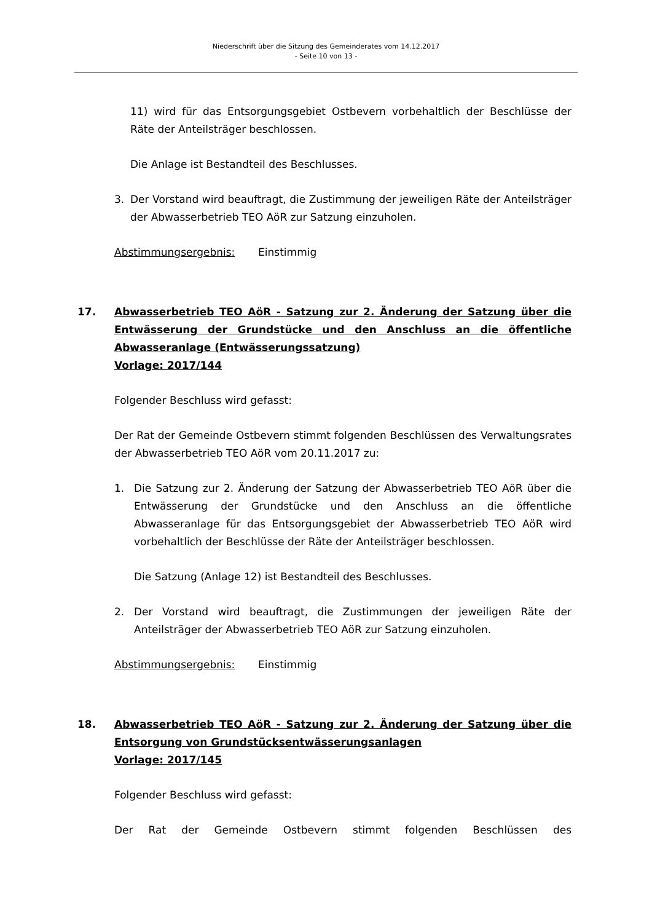Niederschrift über die Sitzung des Gemeinderates vom 14.12.2017
- Seite 10 von 13 -
11) wird für das Entsorgungsgebiet Ostbevern vorbehaltlich der Beschlüsse der Räte der Anteilsträger beschlossen.
Die Anlage ist Bestandteil des Beschlusses.
3. Der Vorstand wird beauftragt, die Zustimmung der jeweiligen Räte der Anteilsträger der Abwasserbetrieb TEO AöR zur Satzung einzuholen.
Abstimmungsergebnis: Einstimmig
17. Abwasserbetrieb TEO AöR - Satzung zur 2. Änderung der Satzung über die Entwässerung der Grundstücke und den Anschluss an die öffentliche Abwasseranlage (Entwässerungssatzung)
Vorlage: 2017/144
Folgender Beschluss wird gefasst:
Der Rat der Gemeinde Ostbevern stimmt folgenden Beschlüssen des Verwaltungsrates der Abwasserbetrieb TEO AöR vom 20.11.2017 zu:
1. Die Satzung zur 2. Änderung der Satzung der Abwasserbetrieb TEO AöR über die Entwässerung der Grundstücke und den Anschluss an die öffentliche Abwasseranlage für das Entsorgungsgebiet der Abwasserbetrieb TEO AöR wird vorbehaltlich der Beschlüsse der Räte der Anteilsträger beschlossen.
Die Satzung (Anlage 12) ist Bestandteil des Beschlusses.
2. Der Vorstand wird beauftragt, die Zustimmungen der jeweiligen Räte der Anteilsträger der Abwasserbetrieb TEO AöR zur Satzung einzuholen.
Abstimmungsergebnis: Einstimmig
18. Abwasserbetrieb TEO AöR - Satzung zur 2. Änderung der Satzung über die Entsorgung von Grundstücksentwässerungsanlagen
Vorlage: 2017/145
Folgender Beschluss wird gefasst:
Der Rat der Gemeinde Ostbevern stimmt folgenden Beschlüssen des